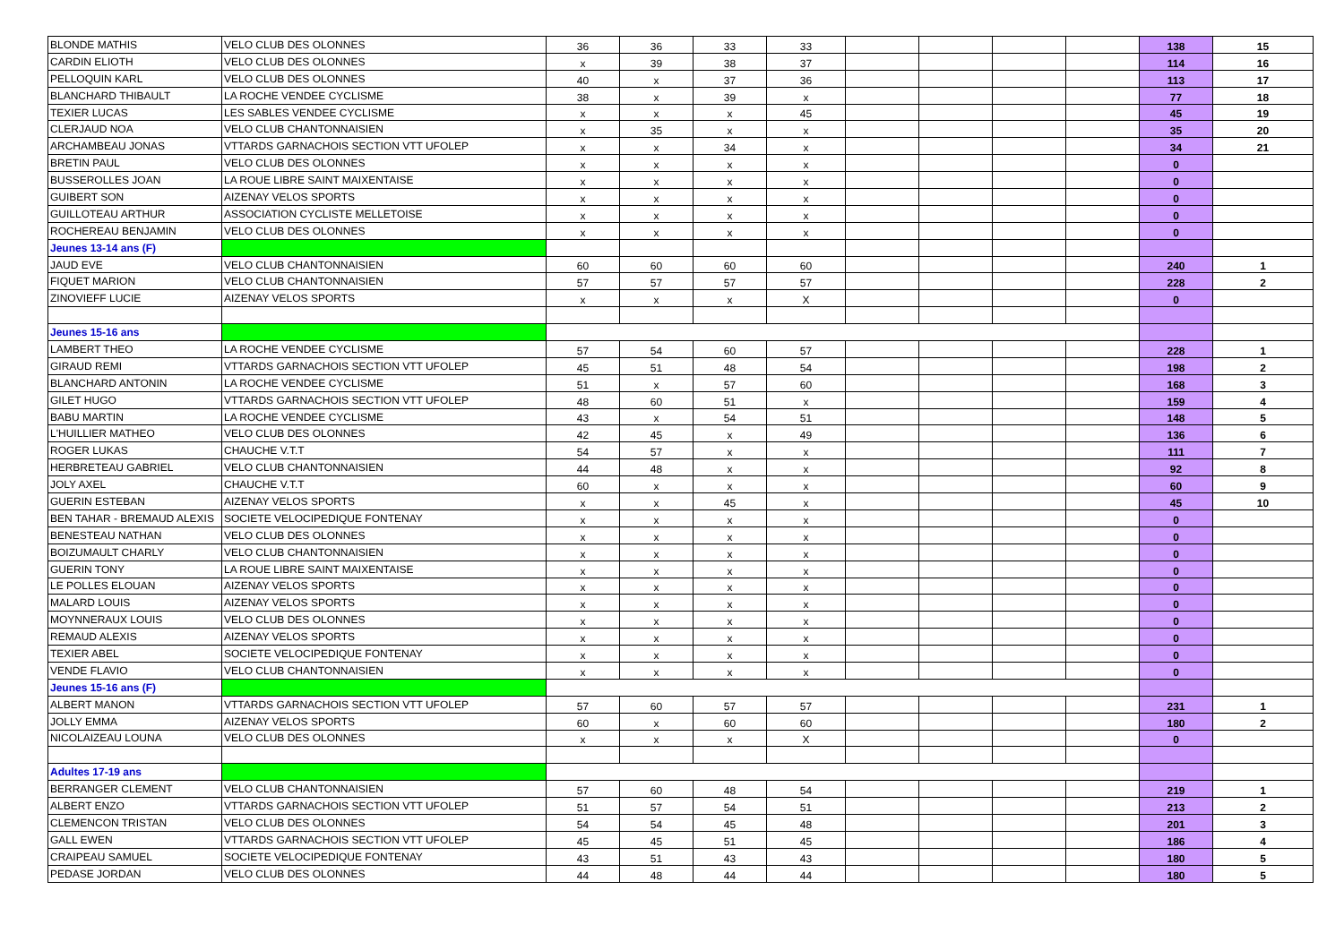| BLONDE MATHIS | VELO CLUB DES OLONNES | 36 | 36 | 33 | 33 | | | | | 138 | 15 |
| CARDIN ELIOTH | VELO CLUB DES OLONNES | x | 39 | 38 | 37 | | | | | 114 | 16 |
| PELLOQUIN KARL | VELO CLUB DES OLONNES | 40 | x | 37 | 36 | | | | | 113 | 17 |
| BLANCHARD THIBAULT | LA ROCHE VENDEE CYCLISME | 38 | x | 39 | x | | | | | 77 | 18 |
| TEXIER LUCAS | LES SABLES VENDEE CYCLISME | x | x | x | 45 | | | | | 45 | 19 |
| CLERJAUD NOA | VELO CLUB CHANTONNAISIEN | x | 35 | x | x | | | | | 35 | 20 |
| ARCHAMBEAU JONAS | VTTARDS GARNACHOIS SECTION VTT UFOLEP | x | x | 34 | x | | | | | 34 | 21 |
| BRETIN PAUL | VELO CLUB DES OLONNES | x | x | x | x | | | | | 0 | |
| BUSSEROLLES JOAN | LA ROUE LIBRE SAINT MAIXENTAISE | x | x | x | x | | | | | 0 | |
| GUIBERT SON | AIZENAY VELOS SPORTS | x | x | x | x | | | | | 0 | |
| GUILLOTEAU ARTHUR | ASSOCIATION CYCLISTE MELLETOISE | x | x | x | x | | | | | 0 | |
| ROCHEREAU BENJAMIN | VELO CLUB DES OLONNES | x | x | x | x | | | | | 0 | |
| Jeunes 13-14 ans (F) | | | | | | | | | | | |
| JAUD EVE | VELO CLUB CHANTONNAISIEN | 60 | 60 | 60 | 60 | | | | | 240 | 1 |
| FIQUET MARION | VELO CLUB CHANTONNAISIEN | 57 | 57 | 57 | 57 | | | | | 228 | 2 |
| ZINOVIEFF LUCIE | AIZENAY VELOS SPORTS | x | x | x | X | | | | | 0 | |
| Jeunes 15-16 ans | | | | | | | | | | | |
| LAMBERT THEO | LA ROCHE VENDEE CYCLISME | 57 | 54 | 60 | 57 | | | | | 228 | 1 |
| GIRAUD REMI | VTTARDS GARNACHOIS SECTION VTT UFOLEP | 45 | 51 | 48 | 54 | | | | | 198 | 2 |
| BLANCHARD ANTONIN | LA ROCHE VENDEE CYCLISME | 51 | x | 57 | 60 | | | | | 168 | 3 |
| GILET HUGO | VTTARDS GARNACHOIS SECTION VTT UFOLEP | 48 | 60 | 51 | x | | | | | 159 | 4 |
| BABU MARTIN | LA ROCHE VENDEE CYCLISME | 43 | x | 54 | 51 | | | | | 148 | 5 |
| L'HUILLIER MATHEO | VELO CLUB DES OLONNES | 42 | 45 | x | 49 | | | | | 136 | 6 |
| ROGER LUKAS | CHAUCHE V.T.T | 54 | 57 | x | x | | | | | 111 | 7 |
| HERBRETEAU GABRIEL | VELO CLUB CHANTONNAISIEN | 44 | 48 | x | x | | | | | 92 | 8 |
| JOLY AXEL | CHAUCHE V.T.T | 60 | x | x | x | | | | | 60 | 9 |
| GUERIN ESTEBAN | AIZENAY VELOS SPORTS | x | x | 45 | x | | | | | 45 | 10 |
| BEN TAHAR - BREMAUD ALEXIS | SOCIETE VELOCIPEDIQUE FONTENAY | x | x | x | x | | | | | 0 | |
| BENESTEAU NATHAN | VELO CLUB DES OLONNES | x | x | x | x | | | | | 0 | |
| BOIZUMAULT CHARLY | VELO CLUB CHANTONNAISIEN | x | x | x | x | | | | | 0 | |
| GUERIN TONY | LA ROUE LIBRE SAINT MAIXENTAISE | x | x | x | x | | | | | 0 | |
| LE POLLES ELOUAN | AIZENAY VELOS SPORTS | x | x | x | x | | | | | 0 | |
| MALARD LOUIS | AIZENAY VELOS SPORTS | x | x | x | x | | | | | 0 | |
| MOYNNERAUX LOUIS | VELO CLUB DES OLONNES | x | x | x | x | | | | | 0 | |
| REMAUD ALEXIS | AIZENAY VELOS SPORTS | x | x | x | x | | | | | 0 | |
| TEXIER ABEL | SOCIETE VELOCIPEDIQUE FONTENAY | x | x | x | x | | | | | 0 | |
| VENDE FLAVIO | VELO CLUB CHANTONNAISIEN | x | x | x | x | | | | | 0 | |
| Jeunes 15-16 ans (F) | | | | | | | | | | | |
| ALBERT MANON | VTTARDS GARNACHOIS SECTION VTT UFOLEP | 57 | 60 | 57 | 57 | | | | | 231 | 1 |
| JOLLY EMMA | AIZENAY VELOS SPORTS | 60 | x | 60 | 60 | | | | | 180 | 2 |
| NICOLAIZEAU LOUNA | VELO CLUB DES OLONNES | x | x | x | X | | | | | 0 | |
| Adultes 17-19 ans | | | | | | | | | | | |
| BERRANGER CLEMENT | VELO CLUB CHANTONNAISIEN | 57 | 60 | 48 | 54 | | | | | 219 | 1 |
| ALBERT ENZO | VTTARDS GARNACHOIS SECTION VTT UFOLEP | 51 | 57 | 54 | 51 | | | | | 213 | 2 |
| CLEMENCON TRISTAN | VELO CLUB DES OLONNES | 54 | 54 | 45 | 48 | | | | | 201 | 3 |
| GALL EWEN | VTTARDS GARNACHOIS SECTION VTT UFOLEP | 45 | 45 | 51 | 45 | | | | | 186 | 4 |
| CRAIPEAU SAMUEL | SOCIETE VELOCIPEDIQUE FONTENAY | 43 | 51 | 43 | 43 | | | | | 180 | 5 |
| PEDASE JORDAN | VELO CLUB DES OLONNES | 44 | 48 | 44 | 44 | | | | | 180 | 5 |